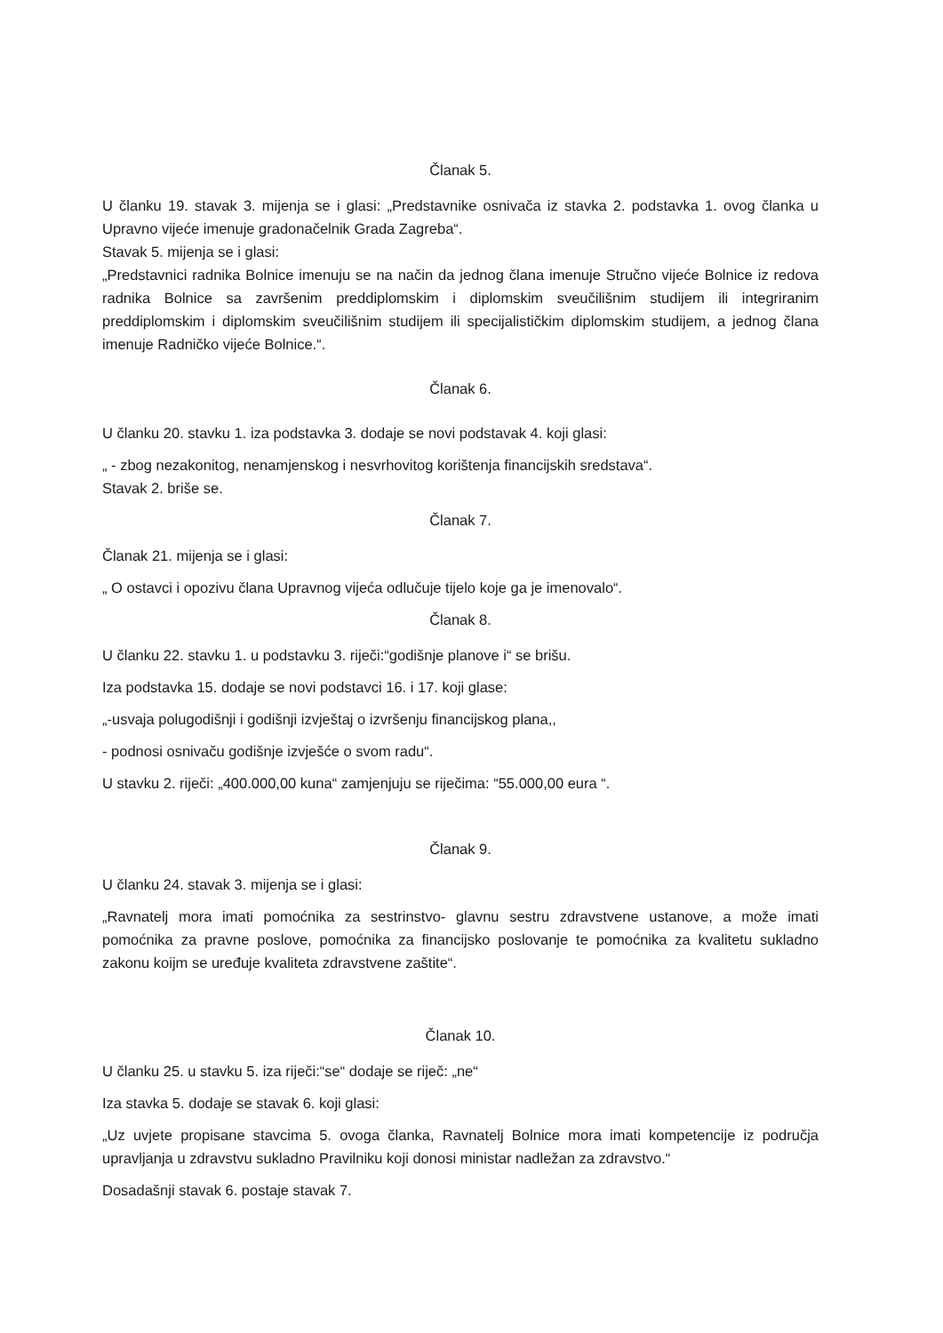Članak 5.
U članku 19. stavak 3. mijenja se i glasi: „Predstavnike osnivača iz stavka 2. podstavka 1. ovog članka u Upravno vijeće imenuje gradonačelnik Grada Zagreba“.
Stavak 5. mijenja se i glasi:
„Predstavnici radnika Bolnice imenuju se na način da jednog člana imenuje Stručno vijeće Bolnice iz redova radnika Bolnice sa završenim preddiplomskim i diplomskim sveučilišnim studijem ili integriranim preddiplomskim i diplomskim sveučilišnim studijem ili specijalističkim diplomskim studijem, a jednog člana imenuje Radničko vijeće Bolnice.“.
Članak 6.
U članku 20. stavku 1. iza podstavka 3. dodaje se novi podstavak 4. koji glasi:
„ - zbog nezakonitog, nenamjenskog i nesvrhovitog korištenja financijskih sredstava“.
Stavak 2. briše se.
Članak 7.
Članak 21. mijenja se i glasi:
„ O ostavci i opozivu člana Upravnog vijeća odlučuje tijelo koje ga je imenovalo“.
Članak 8.
U članku 22. stavku 1. u podstavku 3. riječi:“godišnje planove i“ se brišu.
Iza podstavka 15. dodaje se novi podstavci 16. i 17. koji glase:
„-usvaja polugodišnji i godišnji izvještaj o izvršenju financijskog plana,,
- podnosi osnivaču godišnje izvješće o svom radu“.
U stavku 2. riječi: „400.000,00 kuna“ zamjenjuju se riječima: “55.000,00 eura “.
Članak 9.
U članku 24. stavak 3. mijenja se i glasi:
„Ravnatelj mora imati pomoćnika za sestrinstvo- glavnu sestru zdravstvene ustanove, a može imati pomoćnika za pravne poslove, pomoćnika za financijsko poslovanje te pomoćnika za kvalitetu sukladno zakonu koijm se uređuje kvaliteta zdravstvene zaštite“.
Članak 10.
U članku 25. u stavku 5. iza riječi:“se“ dodaje se riječ: „ne“
Iza stavka 5. dodaje se stavak 6. koji glasi:
„Uz uvjete propisane stavcima 5. ovoga članka, Ravnatelj Bolnice mora imati kompetencije iz područja upravljanja u zdravstvu sukladno Pravilniku koji donosi ministar nadležan za zdravstvo.“
Dosadašnji stavak 6. postaje stavak 7.